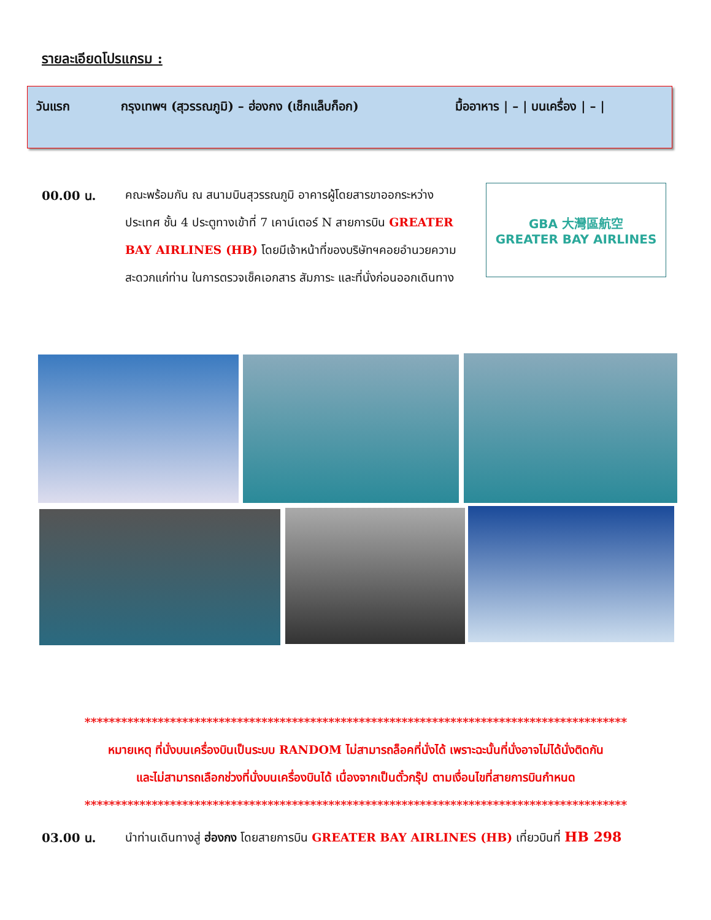รายละเอียดโปรแกรม :
วันแรก กรุงเทพฯ (สุวรรณภูมิ) – ฮ่องกง (เช็กแล็บก็อก) มื้ออาหาร | – | บนเครื่อง | – |
00.00 น.
คณะพร้อมกัน ณ สนามบินสุวรรณภูมิ อาคารผู้โดยสารขาออกระหว่าง ประเทศ ชั้น 4 ประตูทางเข้าที่ 7 เคาน์เตอร์ N สายการบิน GREATER BAY AIRLINES (HB) โดยมีเจ้าหน้าที่ของบริษัทฯคอยอำนวยความสะดวกแก่ท่าน ในการตรวจเช็คเอกสาร สัมภาระ และที่นั่งก่อนออกเดินทาง
GBA 大灣區航空
GREATER BAY AIRLINES
*****************************************************************************************
หมายเหตุ ที่นั่งบนเครื่องบินเป็นระบบ RANDOM ไม่สามารถล็อคที่นั่งได้ เพราะฉะนั้นที่นั่งอาจไม่ได้นั่งติดกัน
และไม่สามารถเลือกช่วงที่นั่งบนเครื่องบินได้ เนื่องจากเป็นตั๋วกรุ๊ป ตามเงื่อนไขที่สายการบินกำหนด
*****************************************************************************************
03.00 น.
นำท่านเดินทางสู่ ฮ่องกง โดยสายการบิน GREATER BAY AIRLINES (HB) เที่ยวบินที่ HB 298